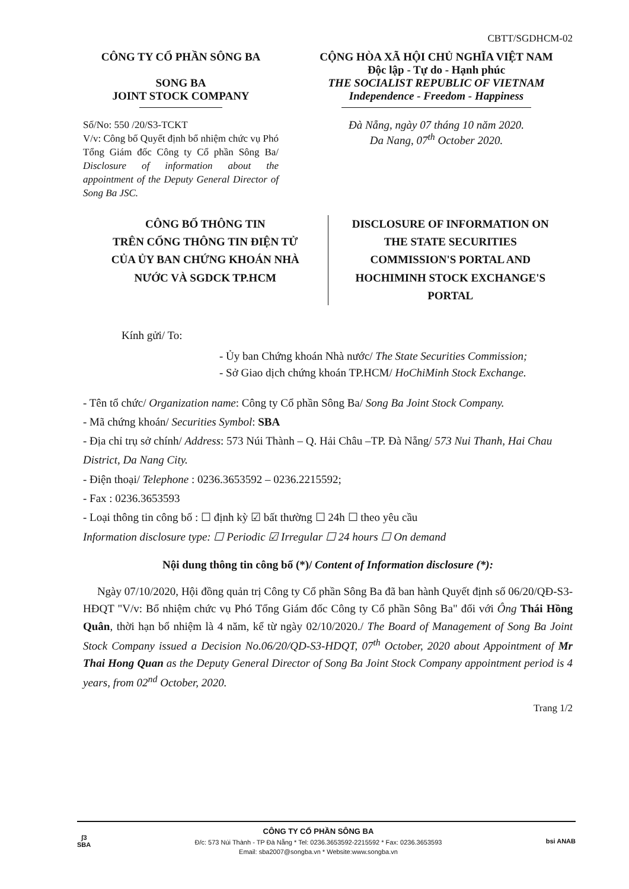CBTT/SGDHCM-02
CÔNG TY CỔ PHẦN SÔNG BA
SONG BA
JOINT STOCK COMPANY
CỘNG HÒA XÃ HỘI CHỦ NGHĨA VIỆT NAM
Độc lập - Tự do - Hạnh phúc
THE SOCIALIST REPUBLIC OF VIETNAM
Independence - Freedom - Happiness
Số/No: 550 /20/S3-TCKT
V/v: Công bố Quyết định bổ nhiệm chức vụ Phó Tổng Giám đốc Công ty Cổ phần Sông Ba/ Disclosure of information about the appointment of the Deputy General Director of Song Ba JSC.
Đà Nẵng, ngày 07 tháng 10 năm 2020.
Da Nang, 07<sup>th</sup> October 2020.
CÔNG BỐ THÔNG TIN
TRÊN CỔNG THÔNG TIN ĐIỆN TỬ
CỦA ỦY BAN CHỨNG KHOÁN NHÀ
NƯỚC VÀ SGDCK TP.HCM
DISCLOSURE OF INFORMATION ON
THE STATE SECURITIES
COMMISSION'S PORTAL AND
HOCHIMINH STOCK EXCHANGE'S
PORTAL
Kính gửi/ To:
- Ủy ban Chứng khoán Nhà nước/ The State Securities Commission;
- Sở Giao dịch chứng khoán TP.HCM/ HoChiMinh Stock Exchange.
- Tên tổ chức/ Organization name: Công ty Cổ phần Sông Ba/ Song Ba Joint Stock Company.
- Mã chứng khoán/ Securities Symbol: SBA
- Địa chỉ trụ sở chính/ Address: 573 Núi Thành – Q. Hải Châu –TP. Đà Nẵng/ 573 Nui Thanh, Hai Chau District, Da Nang City.
- Điện thoại/ Telephone : 0236.3653592 – 0236.2215592;
- Fax : 0236.3653593
- Loại thông tin công bố : ☐ định kỳ ☑ bất thường ☐ 24h ☐ theo yêu cầu
Information disclosure type: ☐ Periodic ☑ Irregular ☐ 24 hours ☐ On demand
Nội dung thông tin công bố (*)/ Content of Information disclosure (*):
Ngày 07/10/2020, Hội đồng quản trị Công ty Cổ phần Sông Ba đã ban hành Quyết định số 06/20/QĐ-S3-HĐQT "V/v: Bổ nhiệm chức vụ Phó Tổng Giám đốc Công ty Cổ phần Sông Ba" đối với Ông Thái Hồng Quân, thời hạn bổ nhiệm là 4 năm, kể từ ngày 02/10/2020./ The Board of Management of Song Ba Joint Stock Company issued a Decision No.06/20/QD-S3-HDQT, 07<sup>th</sup> October, 2020 about Appointment of Mr Thai Hong Quan as the Deputy General Director of Song Ba Joint Stock Company appointment period is 4 years, from 02<sup>nd</sup> October, 2020.
Trang 1/2
ʃ3
SBA
CÔNG TY CỔ PHẦN SÔNG BA
Đ/c: 573 Núi Thành - TP Đà Nẵng * Tel: 0236.3653592-2215592 * Fax: 0236.3653593
Email: sba2007@songba.vn * Website:www.songba.vn
bsi ANAB